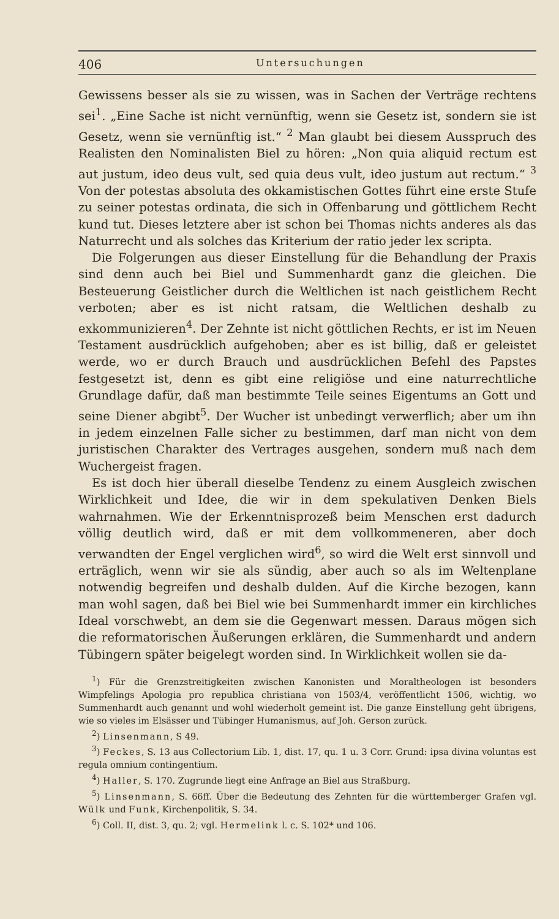406 Untersuchungen
Gewissens besser als sie zu wissen, was in Sachen der Verträge rechtens sei<sup>1</sup>. „Eine Sache ist nicht vernünftig, wenn sie Gesetz ist, sondern sie ist Gesetz, wenn sie vernünftig ist.“ <sup>2</sup> Man glaubt bei diesem Ausspruch des Realisten den Nominalisten Biel zu hören: „Non quia aliquid rectum est aut justum, ideo deus vult, sed quia deus vult, ideo justum aut rectum.“ <sup>3</sup> Von der potestas absoluta des okkamistischen Gottes führt eine erste Stufe zu seiner potestas ordinata, die sich in Offenbarung und göttlichem Recht kund tut. Dieses letztere aber ist schon bei Thomas nichts anderes als das Naturrecht und als solches das Kriterium der ratio jeder lex scripta.
Die Folgerungen aus dieser Einstellung für die Behandlung der Praxis sind denn auch bei Biel und Summenhardt ganz die gleichen. Die Besteuerung Geistlicher durch die Weltlichen ist nach geistlichem Recht verboten; aber es ist nicht ratsam, die Weltlichen deshalb zu exkommunizieren<sup>4</sup>. Der Zehnte ist nicht göttlichen Rechts, er ist im Neuen Testament ausdrücklich aufgehoben; aber es ist billig, daß er geleistet werde, wo er durch Brauch und ausdrücklichen Befehl des Papstes festgesetzt ist, denn es gibt eine religiöse und eine naturrechtliche Grundlage dafür, daß man bestimmte Teile seines Eigentums an Gott und seine Diener abgibt<sup>5</sup>. Der Wucher ist unbedingt verwerflich; aber um ihn in jedem einzelnen Falle sicher zu bestimmen, darf man nicht von dem juristischen Charakter des Vertrages ausgehen, sondern muß nach dem Wuchergeist fragen.
Es ist doch hier überall dieselbe Tendenz zu einem Ausgleich zwischen Wirklichkeit und Idee, die wir in dem spekulativen Denken Biels wahrnahmen. Wie der Erkenntnisprozeß beim Menschen erst dadurch völlig deutlich wird, daß er mit dem vollkommeneren, aber doch verwandten der Engel verglichen wird<sup>6</sup>, so wird die Welt erst sinnvoll und erträglich, wenn wir sie als sündig, aber auch so als im Weltenplane notwendig begreifen und deshalb dulden. Auf die Kirche bezogen, kann man wohl sagen, daß bei Biel wie bei Summenhardt immer ein kirchliches Ideal vorschwebt, an dem sie die Gegenwart messen. Daraus mögen sich die reformatorischen Äußerungen erklären, die Summenhardt und andern Tübingern später beigelegt worden sind. In Wirklichkeit wollen sie da-
<sup>1</sup>) Für die Grenzstreitigkeiten zwischen Kanonisten und Moraltheologen ist besonders Wimpfelings Apologia pro republica christiana von 1503/4, veröffentlicht 1506, wichtig, wo Summenhardt auch genannt und wohl wiederholt gemeint ist. Die ganze Einstellung geht übrigens, wie so vieles im Elsässer und Tübinger Humanismus, auf Joh. Gerson zurück.
<sup>2</sup>) Linsenmann, S 49.
<sup>3</sup>) Feckes, S. 13 aus Collectorium Lib. 1, dist. 17, qu. 1 u. 3 Corr. Grund: ipsa divina voluntas est regula omnium contingentium.
<sup>4</sup>) Haller, S. 170. Zugrunde liegt eine Anfrage an Biel aus Straßburg.
<sup>5</sup>) Linsenmann, S. 66ff. Über die Bedeutung des Zehnten für die württemberger Grafen vgl. Wülk und Funk, Kirchenpolitik, S. 34.
<sup>6</sup>) Coll. II, dist. 3, qu. 2; vgl. Hermelink l. c. S. 102* und 106.